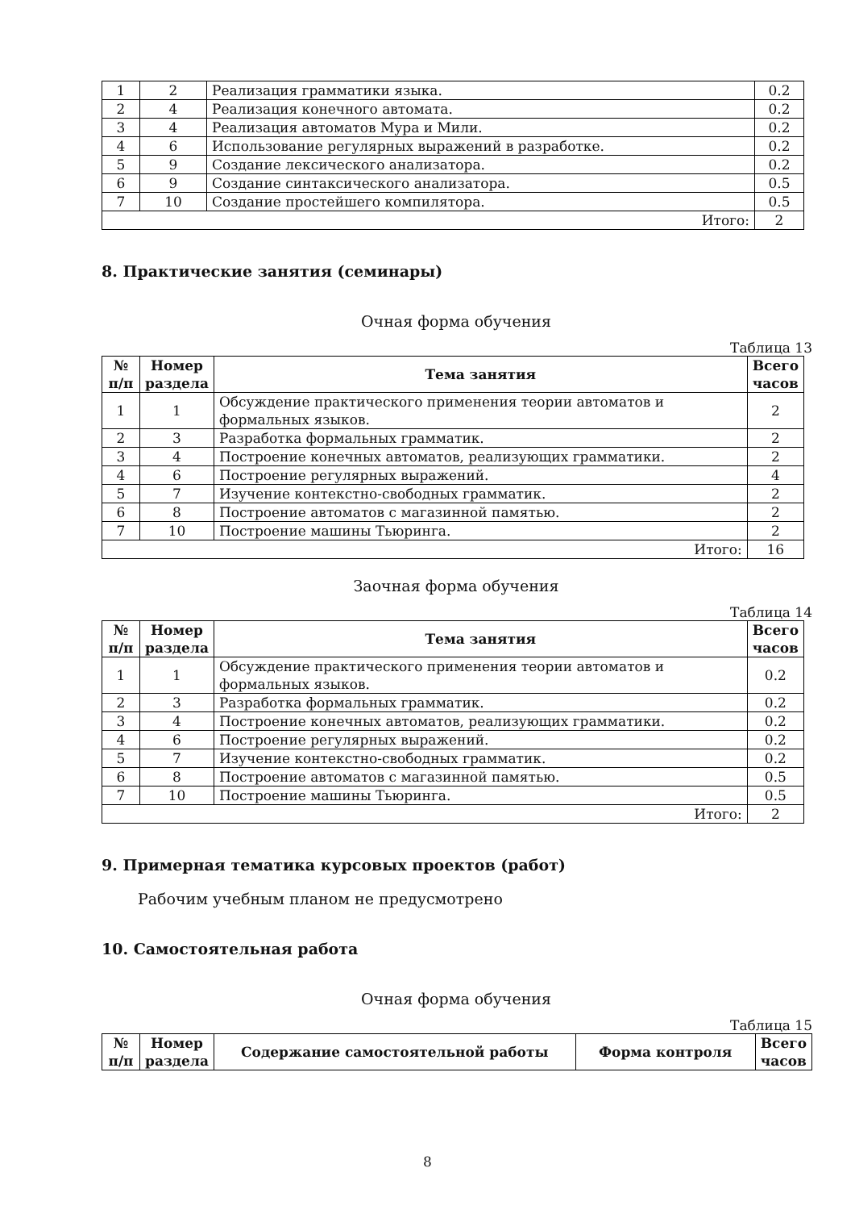| 1 | 2 | Реализация грамматики языка. | 0.2 |
| 2 | 4 | Реализация конечного автомата. | 0.2 |
| 3 | 4 | Реализация автоматов Мура и Мили. | 0.2 |
| 4 | 6 | Использование регулярных выражений в разработке. | 0.2 |
| 5 | 9 | Создание лексического анализатора. | 0.2 |
| 6 | 9 | Создание синтаксического анализатора. | 0.5 |
| 7 | 10 | Создание простейшего компилятора. | 0.5 |
| Итого: | | | 2 |
8. Практические занятия (семинары)
Очная форма обучения
Таблица 13
| № п/п | Номер раздела | Тема занятия | Всего часов |
| --- | --- | --- | --- |
| 1 | 1 | Обсуждение практического применения теории автоматов и формальных языков. | 2 |
| 2 | 3 | Разработка формальных грамматик. | 2 |
| 3 | 4 | Построение конечных автоматов, реализующих грамматики. | 2 |
| 4 | 6 | Построение регулярных выражений. | 4 |
| 5 | 7 | Изучение контекстно-свободных грамматик. | 2 |
| 6 | 8 | Построение автоматов с магазинной памятью. | 2 |
| 7 | 10 | Построение машины Тьюринга. | 2 |
| Итого: | | | 16 |
Заочная форма обучения
Таблица 14
| № п/п | Номер раздела | Тема занятия | Всего часов |
| --- | --- | --- | --- |
| 1 | 1 | Обсуждение практического применения теории автоматов и формальных языков. | 0.2 |
| 2 | 3 | Разработка формальных грамматик. | 0.2 |
| 3 | 4 | Построение конечных автоматов, реализующих грамматики. | 0.2 |
| 4 | 6 | Построение регулярных выражений. | 0.2 |
| 5 | 7 | Изучение контекстно-свободных грамматик. | 0.2 |
| 6 | 8 | Построение автоматов с магазинной памятью. | 0.5 |
| 7 | 10 | Построение машины Тьюринга. | 0.5 |
| Итого: | | | 2 |
9. Примерная тематика курсовых проектов (работ)
Рабочим учебным планом не предусмотрено
10. Самостоятельная работа
Очная форма обучения
Таблица 15
| № п/п | Номер раздела | Содержание самостоятельной работы | Форма контроля | Всего часов |
| --- | --- | --- | --- | --- |
8